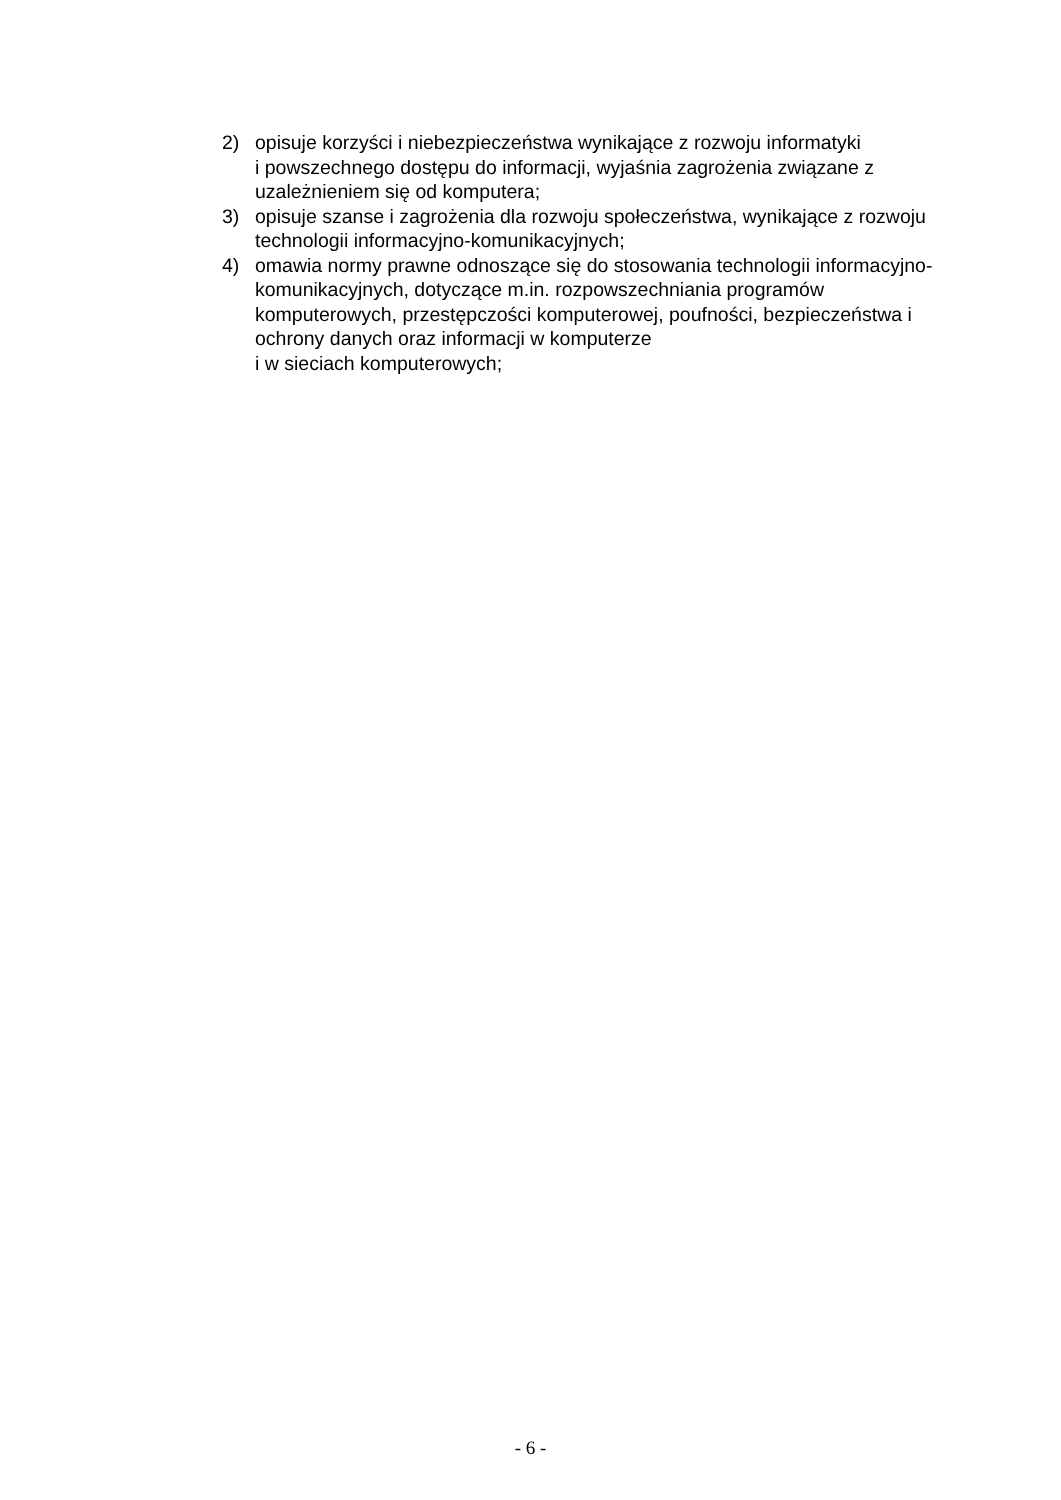2) opisuje korzyści i niebezpieczeństwa wynikające z rozwoju informatyki
i powszechnego dostępu do informacji, wyjaśnia zagrożenia związane z uzależnieniem się od komputera;
3) opisuje szanse i zagrożenia dla rozwoju społeczeństwa, wynikające z rozwoju technologii informacyjno-komunikacyjnych;
4) omawia normy prawne odnoszące się do stosowania technologii informacyjno-komunikacyjnych, dotyczące m.in. rozpowszechniania programów komputerowych, przestępczości komputerowej, poufności, bezpieczeństwa i ochrony danych oraz informacji w komputerze
i w sieciach komputerowych;
- 6 -